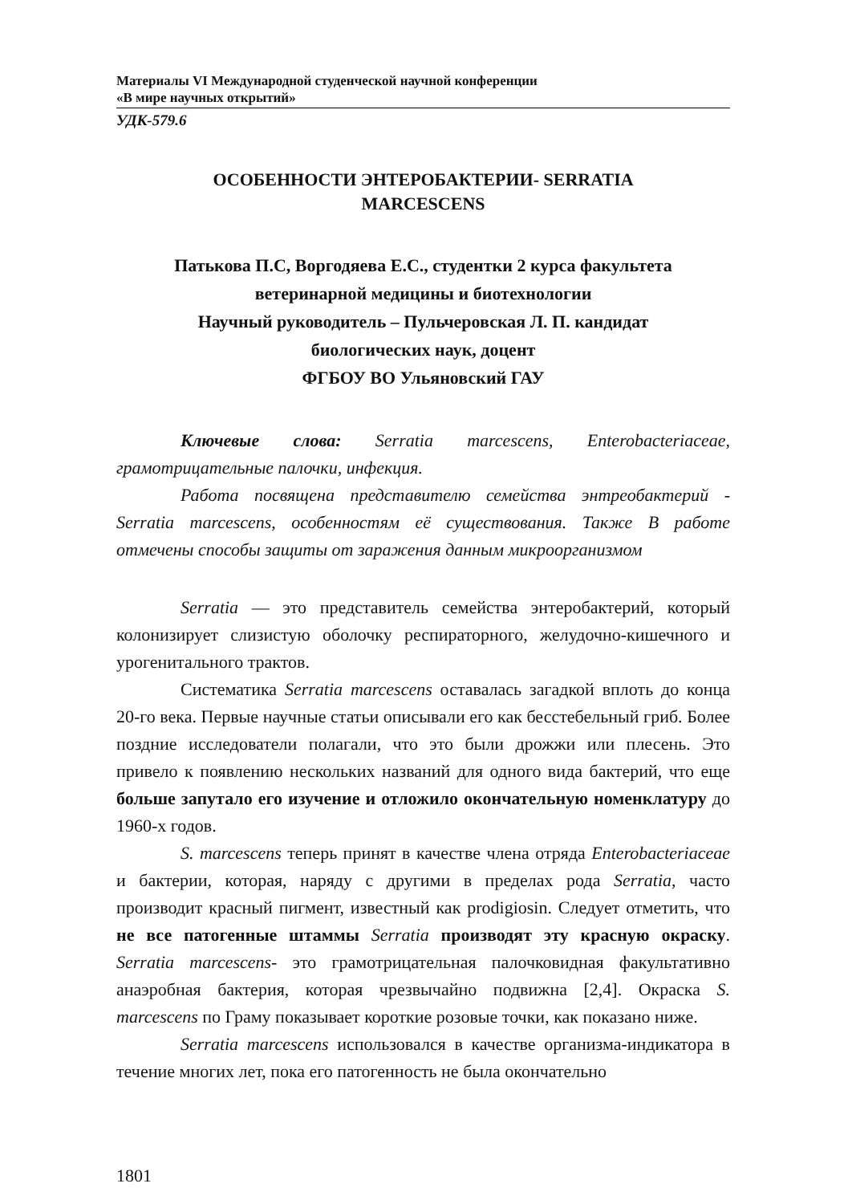Материалы VI Международной студенческой научной конференции
«В мире научных открытий»
УДК-579.6
ОСОБЕННОСТИ ЭНТЕРОБАКТЕРИИ- SERRATIA
MARCESCENS
Патькова П.С, Воргодяева Е.С., студентки 2 курса факультета
ветеринарной медицины и биотехнологии
Научный руководитель – Пульчеровская Л. П. кандидат
биологических наук, доцент
ФГБОУ ВО Ульяновский ГАУ
Ключевые слова: Serratia marcescens, Enterobacteriaceae, грамотрицательные палочки, инфекция.
Работа посвящена представителю семейства энтреобактерий - Serratia marcescens, особенностям её существования. Также В работе отмечены способы защиты от заражения данным микроорганизмом
Serratia — это представитель семейства энтеробактерий, который колонизирует слизистую оболочку респираторного, желудочно-кишечного и урогенитального трактов.
Систематика Serratia marcescens оставалась загадкой вплоть до конца 20-го века. Первые научные статьи описывали его как бесстебельный гриб. Более поздние исследователи полагали, что это были дрожжи или плесень. Это привело к появлению нескольких названий для одного вида бактерий, что еще больше запутало его изучение и отложило окончательную номенклатуру до 1960-х годов.
S. marcescens теперь принят в качестве члена отряда Enterobacteriaceae и бактерии, которая, наряду с другими в пределах рода Serratia, часто производит красный пигмент, известный как prodigiosin. Следует отметить, что не все патогенные штаммы Serratia производят эту красную окраску. Serratia marcescens- это грамотрицательная палочковидная факультативно анаэробная бактерия, которая чрезвычайно подвижна [2,4]. Окраска S. marcescens по Граму показывает короткие розовые точки, как показано ниже.
Serratia marcescens использовался в качестве организма-индикатора в течение многих лет, пока его патогенность не была окончательно
1801